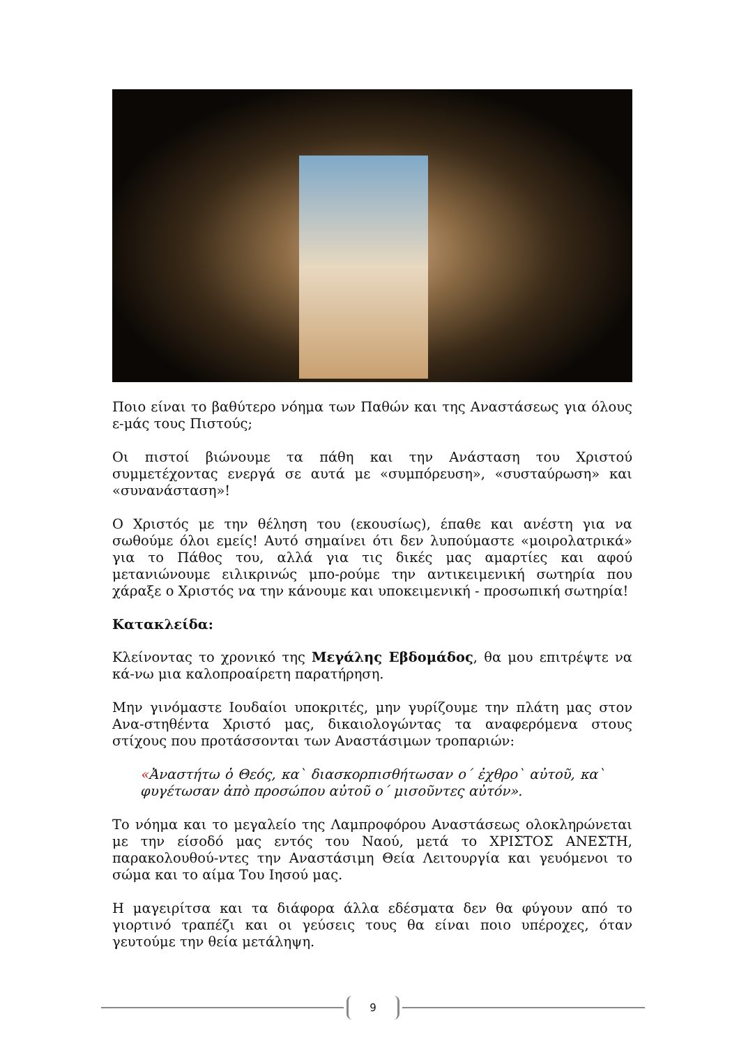Ποιο είναι το βαθύτερο νόημα των Παθών και της Αναστάσεως για όλους ε-μάς τους Πιστούς;
Οι πιστοί βιώνουμε τα πάθη και την Ανάσταση του Χριστού συμμετέχοντας ενεργά σε αυτά με «συμπόρευση», «συσταύρωση» και «συνανάσταση»!
Ο Χριστός με την θέληση του (εκουσίως), έπαθε και ανέστη για να σωθούμε όλοι εμείς! Αυτό σημαίνει ότι δεν λυπούμαστε «μοιρολατρικά» για το Πάθος του, αλλά για τις δικές μας αμαρτίες και αφού μετανιώνουμε ειλικρινώς μπο-ρούμε την αντικειμενική σωτηρία που χάραξε ο Χριστός να την κάνουμε και υποκειμενική - προσωπική σωτηρία!
Κατακλείδα:
Κλείνοντας το χρονικό της Μεγάλης Εβδομάδος, θα μου επιτρέψτε να κά-νω μια καλοπροαίρετη παρατήρηση.
Μην γινόμαστε Ιουδαίοι υποκριτές, μην γυρίζουμε την πλάτη μας στον Ανα-στηθέντα Χριστό μας, δικαιολογώντας τα αναφερόμενα στους στίχους που προτάσσονται των Αναστάσιμων τροπαριών:
«Ἀναστήτω ὁ Θεός, κα` διασκορπισθήτωσαν ο΄ ἐχθρο` αὐτοῦ, κα` φυγέτωσαν ἀπὸ προσώπου αὐτοῦ ο΄ μισοῦντες αὐτόν».
Το νόημα και το μεγαλείο της Λαμπροφόρου Αναστάσεως ολοκληρώνεται με την είσοδό μας εντός του Ναού, μετά το ΧΡΙΣΤΟΣ ΑΝΕΣΤΗ, παρακολουθού-ντες την Αναστάσιμη Θεία Λειτουργία και γευόμενοι το σώμα και το αίμα Του Ιησού μας.
Η μαγειρίτσα και τα διάφορα άλλα εδέσματα δεν θα φύγουν από το γιορτινό τραπέζι και οι γεύσεις τους θα είναι ποιο υπέροχες, όταν γευτούμε την θεία μετάληψη.
9